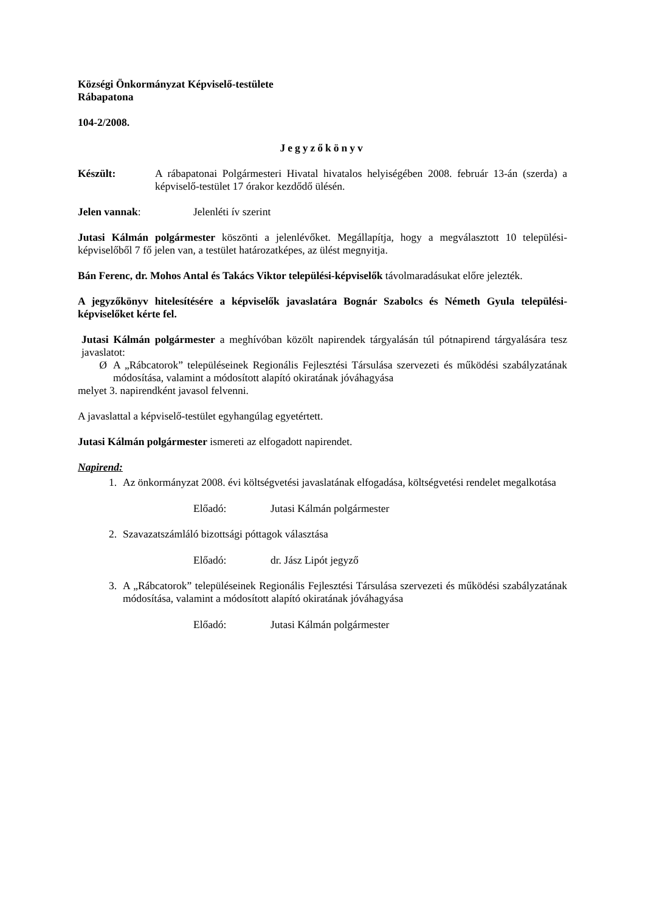Községi Önkormányzat Képviselő-testülete
Rábapatona
104-2/2008.
Jegyzőkönyv
Készült: A rábapatonai Polgármesteri Hivatal hivatalos helyiségében 2008. február 13-án (szerda) a képviselő-testület 17 órakor kezdődő ülésén.
Jelen vannak: Jelenléti ív szerint
Jutasi Kálmán polgármester köszönti a jelenlévőket. Megállapítja, hogy a megválasztott 10 települési-képviselőből 7 fő jelen van, a testület határozatképes, az ülést megnyitja.
Bán Ferenc, dr. Mohos Antal és Takács Viktor települési-képviselők távolmaradásukat előre jelezték.
A jegyzőkönyv hitelesítésére a képviselők javaslatára Bognár Szabolcs és Németh Gyula települési-képviselőket kérte fel.
Jutasi Kálmán polgármester a meghívóban közölt napirendek tárgyalásán túl pótnapirend tárgyalására tesz javaslatot:
Ø A „Rábcatorok” településeinek Regionális Fejlesztési Társulása szervezeti és működési szabályzatának módosítása, valamint a módosított alapító okiratának jóváhagyása
melyet 3. napirendként javasol felvenni.
A javaslattal a képviselő-testület egyhangúlag egyetértett.
Jutasi Kálmán polgármester ismereti az elfogadott napirendet.
Napirend:
1. Az önkormányzat 2008. évi költségvetési javaslatának elfogadása, költségvetési rendelet megalkotása
Előadó: Jutasi Kálmán polgármester
2. Szavazatszámláló bizottsági póttagok választása
Előadó: dr. Jász Lipót jegyző
3. A „Rábcatorok” településeinek Regionális Fejlesztési Társulása szervezeti és működési szabályzatának módosítása, valamint a módosított alapító okiratának jóváhagyása
Előadó: Jutasi Kálmán polgármester